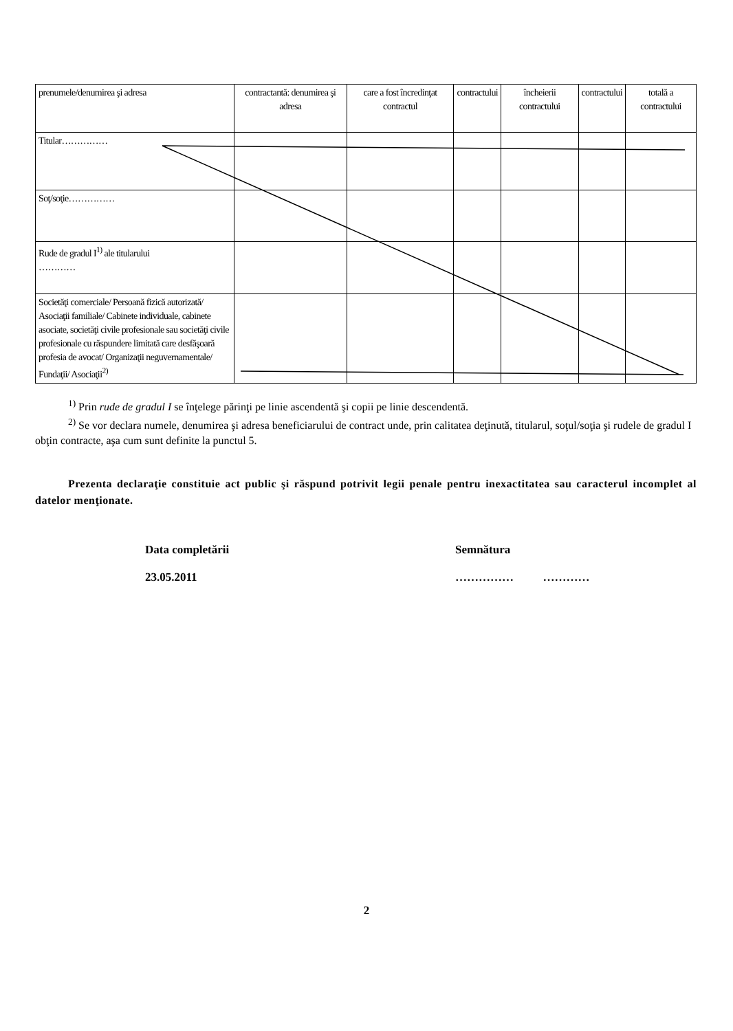| prenumele/denumirea şi adresa | contractantă: denumirea şi adresa | care a fost încredinţat contractul | contractului | încheierii contractului | contractului | totală a contractului |
| Titular…………… | | | | | | |
| Soţ/soţie…………… | | | | | | |
| Rude de gradul I<sup>1)</sup> ale titularului ………… | | | | | | |
| Societăţi comerciale/ Persoană fizică autorizată/ Asociaţii familiale/ Cabinete individuale, cabinete asociate, societăţi civile profesionale sau societăţi civile profesionale cu răspundere limitată care desfăşoară profesia de avocat/ Organizaţii neguvernamentale/ Fundaţii/ Asociaţii<sup>2)</sup> | | | | | | |
<sup>1)</sup> Prin rude de gradul I se înţelege părinţi pe linie ascendentă şi copii pe linie descendentă.
<sup>2)</sup> Se vor declara numele, denumirea şi adresa beneficiarului de contract unde, prin calitatea deţinută, titularul, soţul/soţia şi rudele de gradul I obţin contracte, aşa cum sunt definite la punctul 5.
Prezenta declaraţie constituie act public şi răspund potrivit legii penale pentru inexactitatea sau caracterul incomplet al datelor menţionate.
Data completării
23.05.2011
Semnătura
…………… …………
2